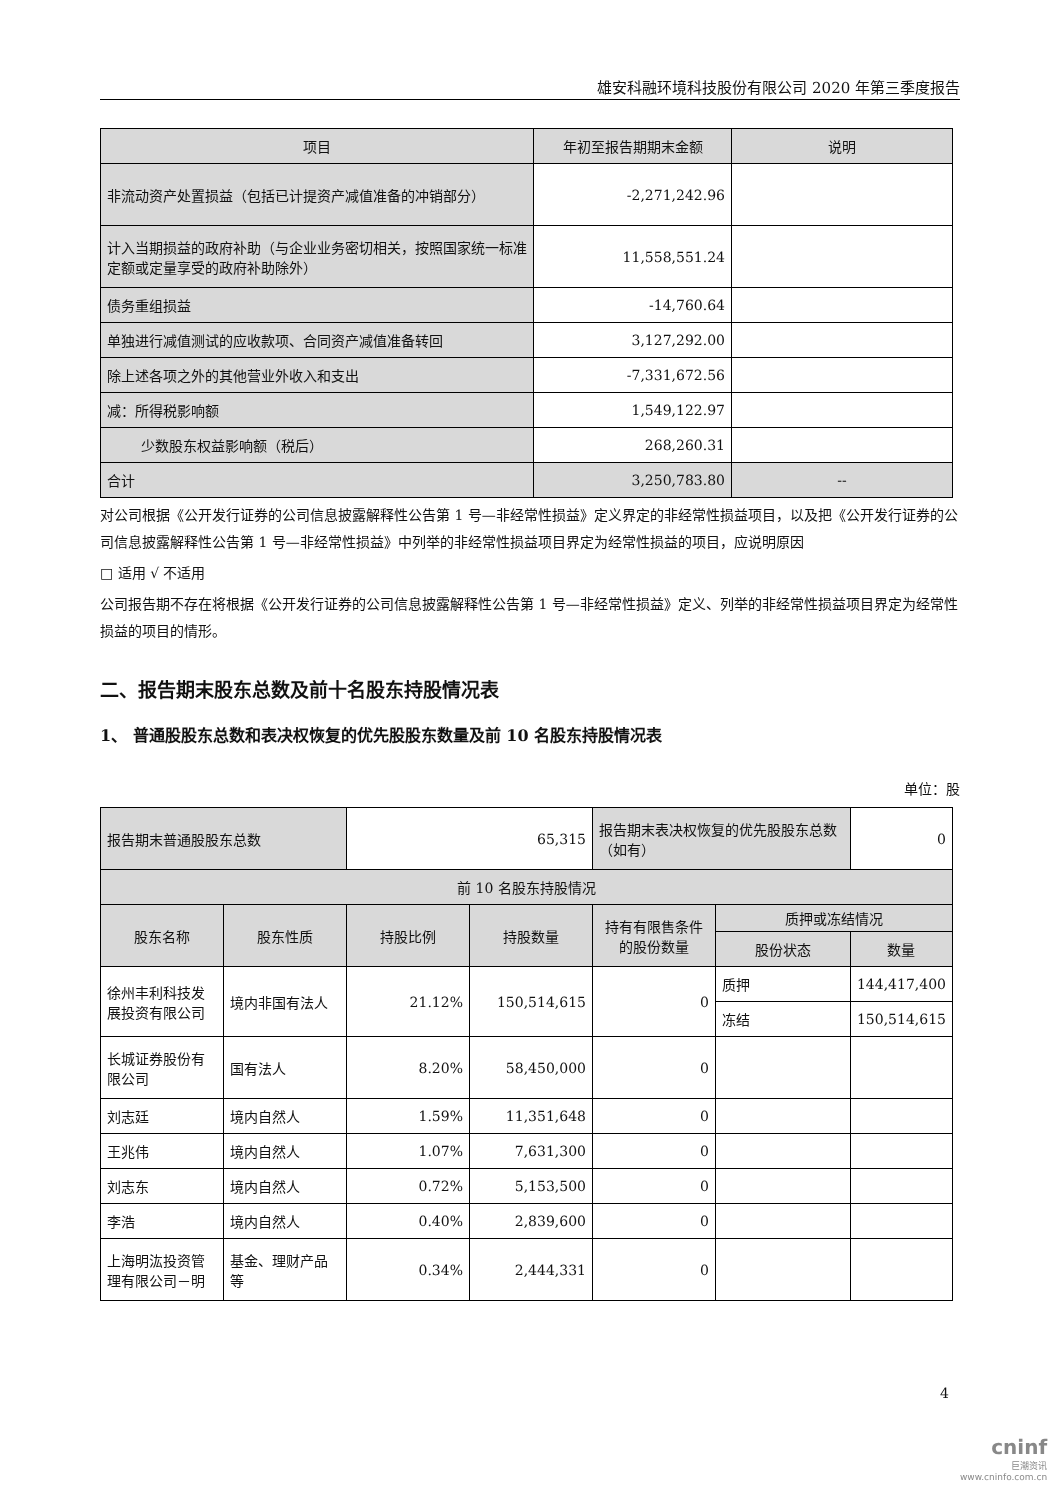雄安科融环境科技股份有限公司 2020 年第三季度报告
| 项目 | 年初至报告期期末金额 | 说明 |
| --- | --- | --- |
| 非流动资产处置损益（包括已计提资产减值准备的冲销部分） | -2,271,242.96 | |
| 计入当期损益的政府补助（与企业业务密切相关，按照国家统一标准定额或定量享受的政府补助除外） | 11,558,551.24 | |
| 债务重组损益 | -14,760.64 | |
| 单独进行减值测试的应收款项、合同资产减值准备转回 | 3,127,292.00 | |
| 除上述各项之外的其他营业外收入和支出 | -7,331,672.56 | |
| 减：所得税影响额 | 1,549,122.97 | |
| 少数股东权益影响额（税后） | 268,260.31 | |
| 合计 | 3,250,783.80 | -- |
对公司根据《公开发行证券的公司信息披露解释性公告第 1 号—非经常性损益》定义界定的非经常性损益项目，以及把《公开发行证券的公司信息披露解释性公告第 1 号—非经常性损益》中列举的非经常性损益项目界定为经常性损益的项目，应说明原因
□ 适用 √ 不适用
公司报告期不存在将根据《公开发行证券的公司信息披露解释性公告第 1 号—非经常性损益》定义、列举的非经常性损益项目界定为经常性损益的项目的情形。
二、报告期末股东总数及前十名股东持股情况表
1、 普通股股东总数和表决权恢复的优先股股东数量及前 10 名股东持股情况表
单位：股
| 报告期末普通股股东总数 | | 65,315 | | 报告期末表决权恢复的优先股股东总数（如有） | | 0 |
| 前 10 名股东持股情况 | | | | | | |
| 股东名称 | 股东性质 | 持股比例 | 持股数量 | 持有有限售条件的股份数量 | 质押或冻结情况 | |
| | | | | | 股份状态 | 数量 |
| 徐州丰利科技发展投资有限公司 | 境内非国有法人 | 21.12% | 150,514,615 | 0 | 质押 | 144,417,400 |
| | | | | | 冻结 | 150,514,615 |
| 长城证券股份有限公司 | 国有法人 | 8.20% | 58,450,000 | 0 | | |
| 刘志廷 | 境内自然人 | 1.59% | 11,351,648 | 0 | | |
| 王兆伟 | 境内自然人 | 1.07% | 7,631,300 | 0 | | |
| 刘志东 | 境内自然人 | 0.72% | 5,153,500 | 0 | | |
| 李浩 | 境内自然人 | 0.40% | 2,839,600 | 0 | | |
| 上海明汯投资管理有限公司－明 | 基金、理财产品等 | 0.34% | 2,444,331 | 0 | | |
4
cninf
巨潮资讯
www.cninfo.com.cn